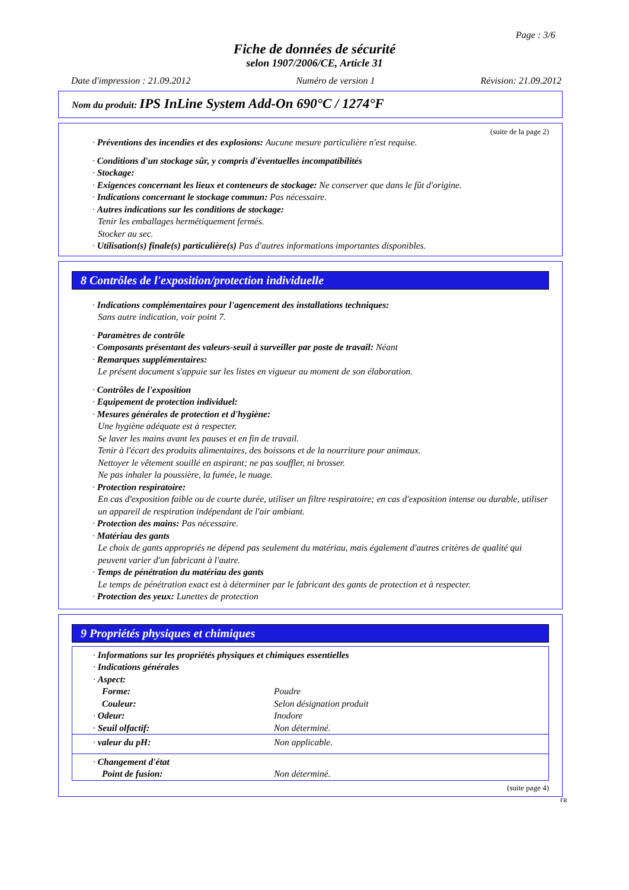Page : 3/6
Fiche de données de sécurité
selon 1907/2006/CE, Article 31
Date d'impression : 21.09.2012 Numéro de version 1 Révision: 21.09.2012
Nom du produit: IPS InLine System Add-On 690°C / 1274°F
(suite de la page 2)
· Préventions des incendies et des explosions: Aucune mesure particulière n'est requise.
· Conditions d'un stockage sûr, y compris d'éventuelles incompatibilités
· Stockage:
· Exigences concernant les lieux et conteneurs de stockage: Ne conserver que dans le fût d'origine.
· Indications concernant le stockage commun: Pas nécessaire.
· Autres indications sur les conditions de stockage:
Tenir les emballages hermétiquement fermés.
Stocker au sec.
· Utilisation(s) finale(s) particulière(s) Pas d'autres informations importantes disponibles.
8 Contrôles de l'exposition/protection individuelle
· Indications complémentaires pour l'agencement des installations techniques:
Sans autre indication, voir point 7.
· Paramètres de contrôle
· Composants présentant des valeurs-seuil à surveiller par poste de travail: Néant
· Remarques supplémentaires:
Le présent document s'appuie sur les listes en vigueur au moment de son élaboration.
· Contrôles de l'exposition
· Equipement de protection individuel:
· Mesures générales de protection et d'hygiène:
Une hygiène adéquate est à respecter.
Se laver les mains avant les pauses et en fin de travail.
Tenir à l'écart des produits alimentaires, des boissons et de la nourriture pour animaux.
Nettoyer le vêtement souillé en aspirant; ne pas souffler, ni brosser.
Ne pas inhaler la poussière, la fumée, le nuage.
· Protection respiratoire:
En cas d'exposition faible ou de courte durée, utiliser un filtre respiratoire; en cas d'exposition intense ou durable, utiliser un appareil de respiration indépendant de l'air ambiant.
· Protection des mains: Pas nécessaire.
· Matériau des gants
Le choix de gants appropriés ne dépend pas seulement du matériau, mais également d'autres critères de qualité qui peuvent varier d'un fabricant à l'autre.
· Temps de pénétration du matériau des gants
Le temps de pénétration exact est à déterminer par le fabricant des gants de protection et à respecter.
· Protection des yeux: Lunettes de protection
9 Propriétés physiques et chimiques
| · Informations sur les propriétés physiques et chimiques essentielles | |
| · Indications générales | |
| · Aspect: | |
| Forme: | Poudre |
| Couleur: | Selon désignation produit |
| · Odeur: | Inodore |
| · Seuil olfactif: | Non déterminé. |
| · valeur du pH: | Non applicable. |
| · Changement d'état | |
| Point de fusion: | Non déterminé. |
(suite page 4)
FR